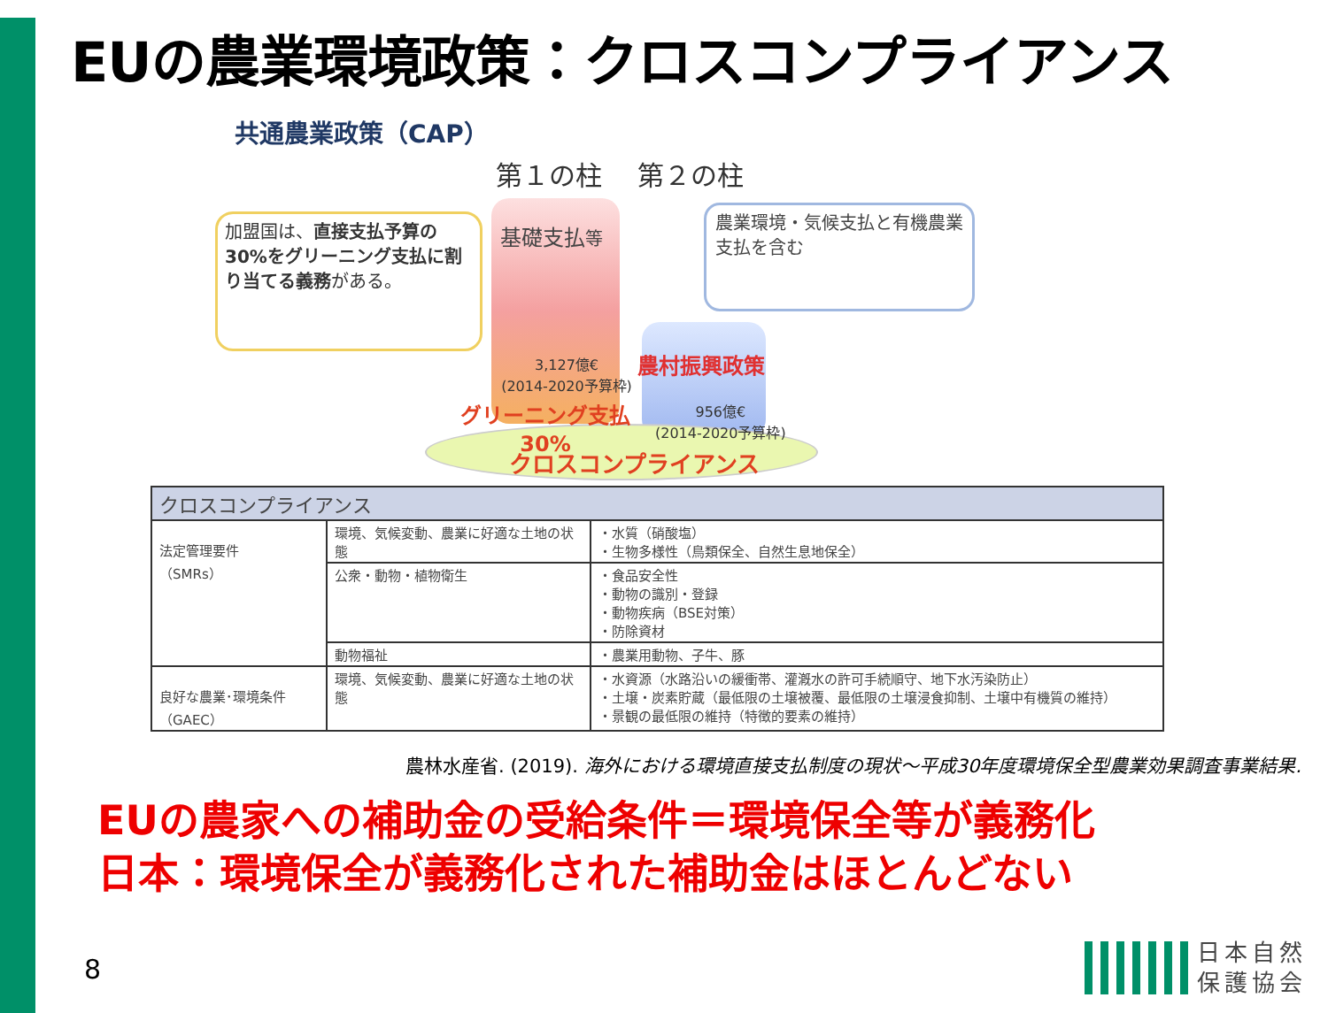EUの農業環境政策：クロスコンプライアンス
共通農業政策（CAP）
第１の柱　 第２の柱
加盟国は、直接支払予算の30%をグリーニング支払に割り当てる義務がある。
基礎支払等
農業環境・気候支払と有機農業支払を含む
3,127億€
(2014-2020予算枠)
農村振興政策
グリーニング支払
30%
956億€
(2014-2020予算枠)
クロスコンプライアンス
| クロスコンプライアンス | | |
| --- | --- | --- |
| 法定管理要件 （SMRs） | 環境、気候変動、農業に好適な土地の状態 | ・水質（硝酸塩） ・生物多様性（鳥類保全、自然生息地保全） |
| | 公衆・動物・植物衛生 | ・食品安全性 ・動物の識別・登録 ・動物疾病（BSE対策） ・防除資材 |
| | 動物福祉 | ・農業用動物、子牛、豚 |
| 良好な農業･環境条件 （GAEC） | 環境、気候変動、農業に好適な土地の状態 | ・水資源（水路沿いの緩衝帯、灌漑水の許可手続順守、地下水汚染防止） ・土壌・炭素貯蔵（最低限の土壌被覆、最低限の土壌浸食抑制、土壌中有機質の維持） ・景観の最低限の維持（特徴的要素の維持） |
農林水産省. (2019). 海外における環境直接支払制度の現状～平成30年度環境保全型農業効果調査事業結果.
EUの農家への補助金の受給条件＝環境保全等が義務化
日本：環境保全が義務化された補助金はほとんどない
8
日本自然
保護協会